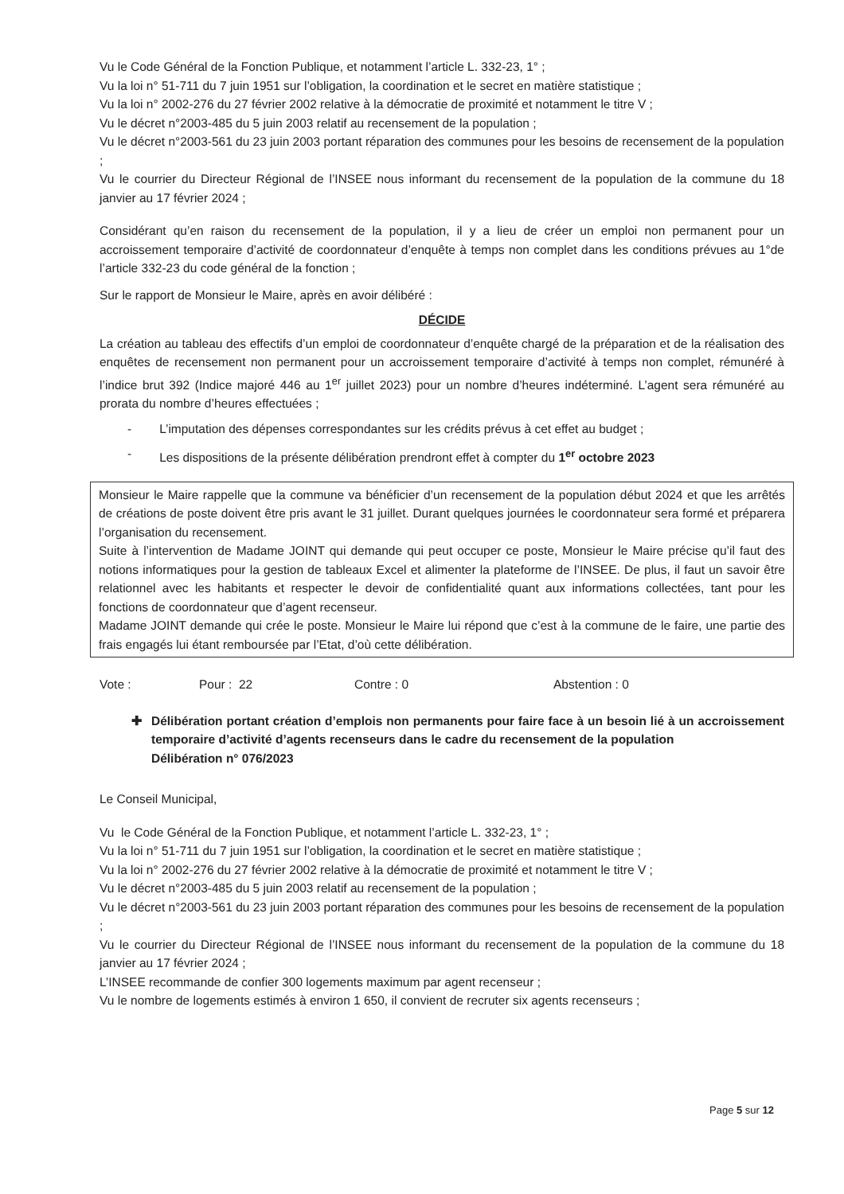Vu le Code Général de la Fonction Publique, et notamment l’article L. 332-23, 1° ;
Vu la loi n° 51-711 du 7 juin 1951 sur l’obligation, la coordination et le secret en matière statistique ;
Vu la loi n° 2002-276 du 27 février 2002 relative à la démocratie de proximité et notamment le titre V ;
Vu le décret n°2003-485 du 5 juin 2003 relatif au recensement de la population ;
Vu le décret n°2003-561 du 23 juin 2003 portant réparation des communes pour les besoins de recensement de la population ;
Vu le courrier du Directeur Régional de l’INSEE nous informant du recensement de la population de la commune du 18 janvier au 17 février 2024 ;
Considérant qu’en raison du recensement de la population, il y a lieu de créer un emploi non permanent pour un accroissement temporaire d’activité de coordonnateur d’enquête à temps non complet dans les conditions prévues au 1°de l’article 332-23 du code général de la fonction ;
Sur le rapport de Monsieur le Maire, après en avoir délibéré :
DÉCIDE
La création au tableau des effectifs d’un emploi de coordonnateur d’enquête chargé de la préparation et de la réalisation des enquêtes de recensement non permanent pour un accroissement temporaire d’activité à temps non complet, rémunéré à l’indice brut 392 (Indice majoré 446 au 1<sup>er</sup> juillet 2023) pour un nombre d’heures indéterminé. L’agent sera rémunéré au prorata du nombre d’heures effectuées ;
- L’imputation des dépenses correspondantes sur les crédits prévus à cet effet au budget ;
- Les dispositions de la présente délibération prendront effet à compter du 1<sup>er</sup> octobre 2023
Monsieur le Maire rappelle que la commune va bénéficier d’un recensement de la population début 2024 et que les arrêtés de créations de poste doivent être pris avant le 31 juillet. Durant quelques journées le coordonnateur sera formé et préparera l’organisation du recensement.
Suite à l’intervention de Madame JOINT qui demande qui peut occuper ce poste, Monsieur le Maire précise qu’il faut des notions informatiques pour la gestion de tableaux Excel et alimenter la plateforme de l’INSEE. De plus, il faut un savoir être relationnel avec les habitants et respecter le devoir de confidentialité quant aux informations collectées, tant pour les fonctions de coordonnateur que d’agent recenseur.
Madame JOINT demande qui crée le poste. Monsieur le Maire lui répond que c’est à la commune de le faire, une partie des frais engagés lui étant remboursée par l’Etat, d’où cette délibération.
Vote : Pour : 22 Contre : 0 Abstention : 0
✚ Délibération portant création d’emplois non permanents pour faire face à un besoin lié à un accroissement temporaire d’activité d’agents recenseurs dans le cadre du recensement de la population
Délibération n° 076/2023
Le Conseil Municipal,
Vu le Code Général de la Fonction Publique, et notamment l’article L. 332-23, 1° ;
Vu la loi n° 51-711 du 7 juin 1951 sur l’obligation, la coordination et le secret en matière statistique ;
Vu la loi n° 2002-276 du 27 février 2002 relative à la démocratie de proximité et notamment le titre V ;
Vu le décret n°2003-485 du 5 juin 2003 relatif au recensement de la population ;
Vu le décret n°2003-561 du 23 juin 2003 portant réparation des communes pour les besoins de recensement de la population ;
Vu le courrier du Directeur Régional de l’INSEE nous informant du recensement de la population de la commune du 18 janvier au 17 février 2024 ;
L’INSEE recommande de confier 300 logements maximum par agent recenseur ;
Vu le nombre de logements estimés à environ 1 650, il convient de recruter six agents recenseurs ;
Page 5 sur 12